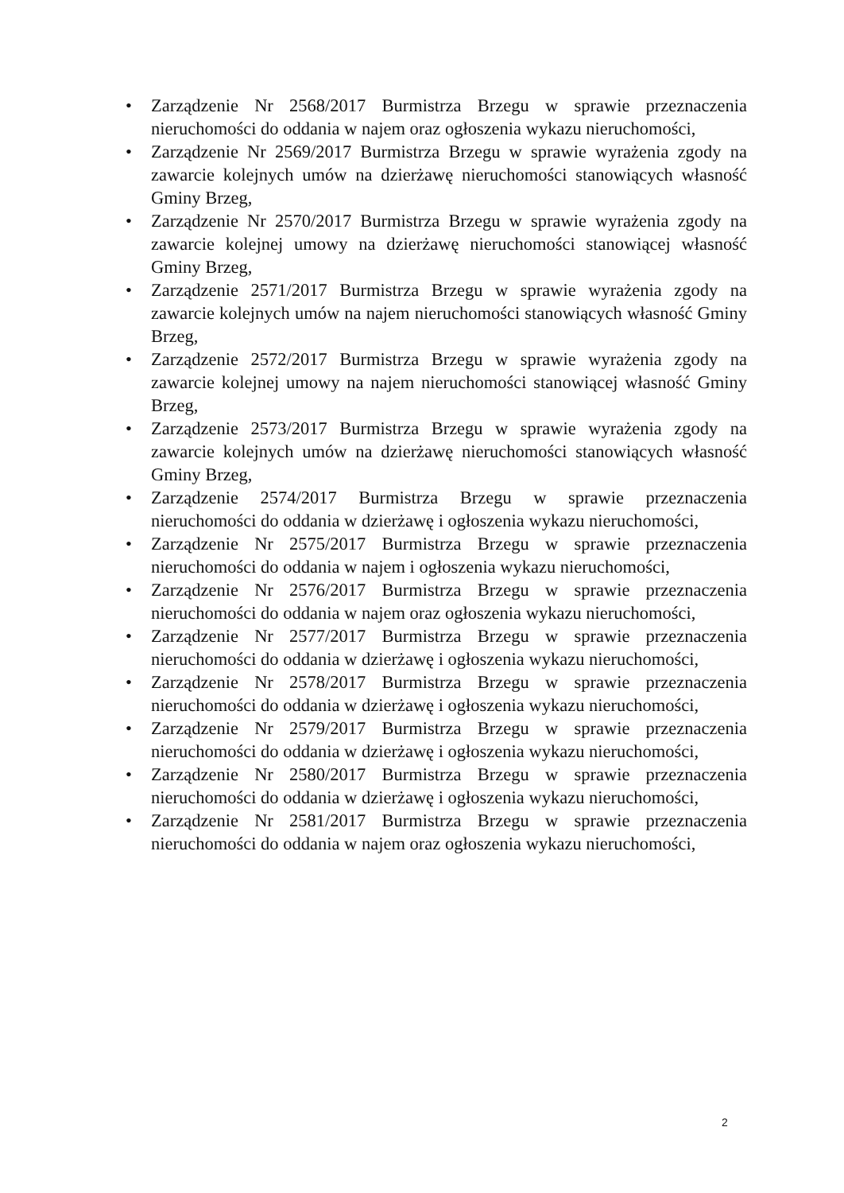• Zarządzenie Nr 2568/2017 Burmistrza Brzegu w sprawie przeznaczenia nieruchomości do oddania w najem oraz ogłoszenia wykazu nieruchomości,
• Zarządzenie Nr 2569/2017 Burmistrza Brzegu w sprawie wyrażenia zgody na zawarcie kolejnych umów na dzierżawę nieruchomości stanowiących własność Gminy Brzeg,
• Zarządzenie Nr 2570/2017 Burmistrza Brzegu w sprawie wyrażenia zgody na zawarcie kolejnej umowy na dzierżawę nieruchomości stanowiącej własność Gminy Brzeg,
• Zarządzenie 2571/2017 Burmistrza Brzegu w sprawie wyrażenia zgody na zawarcie kolejnych umów na najem nieruchomości stanowiących własność Gminy Brzeg,
• Zarządzenie 2572/2017 Burmistrza Brzegu w sprawie wyrażenia zgody na zawarcie kolejnej umowy na najem nieruchomości stanowiącej własność Gminy Brzeg,
• Zarządzenie 2573/2017 Burmistrza Brzegu w sprawie wyrażenia zgody na zawarcie kolejnych umów na dzierżawę nieruchomości stanowiących własność Gminy Brzeg,
• Zarządzenie 2574/2017 Burmistrza Brzegu w sprawie przeznaczenia nieruchomości do oddania w dzierżawę i ogłoszenia wykazu nieruchomości,
• Zarządzenie Nr 2575/2017 Burmistrza Brzegu w sprawie przeznaczenia nieruchomości do oddania w najem i ogłoszenia wykazu nieruchomości,
• Zarządzenie Nr 2576/2017 Burmistrza Brzegu w sprawie przeznaczenia nieruchomości do oddania w najem oraz ogłoszenia wykazu nieruchomości,
• Zarządzenie Nr 2577/2017 Burmistrza Brzegu w sprawie przeznaczenia nieruchomości do oddania w dzierżawę i ogłoszenia wykazu nieruchomości,
• Zarządzenie Nr 2578/2017 Burmistrza Brzegu w sprawie przeznaczenia nieruchomości do oddania w dzierżawę i ogłoszenia wykazu nieruchomości,
• Zarządzenie Nr 2579/2017 Burmistrza Brzegu w sprawie przeznaczenia nieruchomości do oddania w dzierżawę i ogłoszenia wykazu nieruchomości,
• Zarządzenie Nr 2580/2017 Burmistrza Brzegu w sprawie przeznaczenia nieruchomości do oddania w dzierżawę i ogłoszenia wykazu nieruchomości,
• Zarządzenie Nr 2581/2017 Burmistrza Brzegu w sprawie przeznaczenia nieruchomości do oddania w najem oraz ogłoszenia wykazu nieruchomości,
2